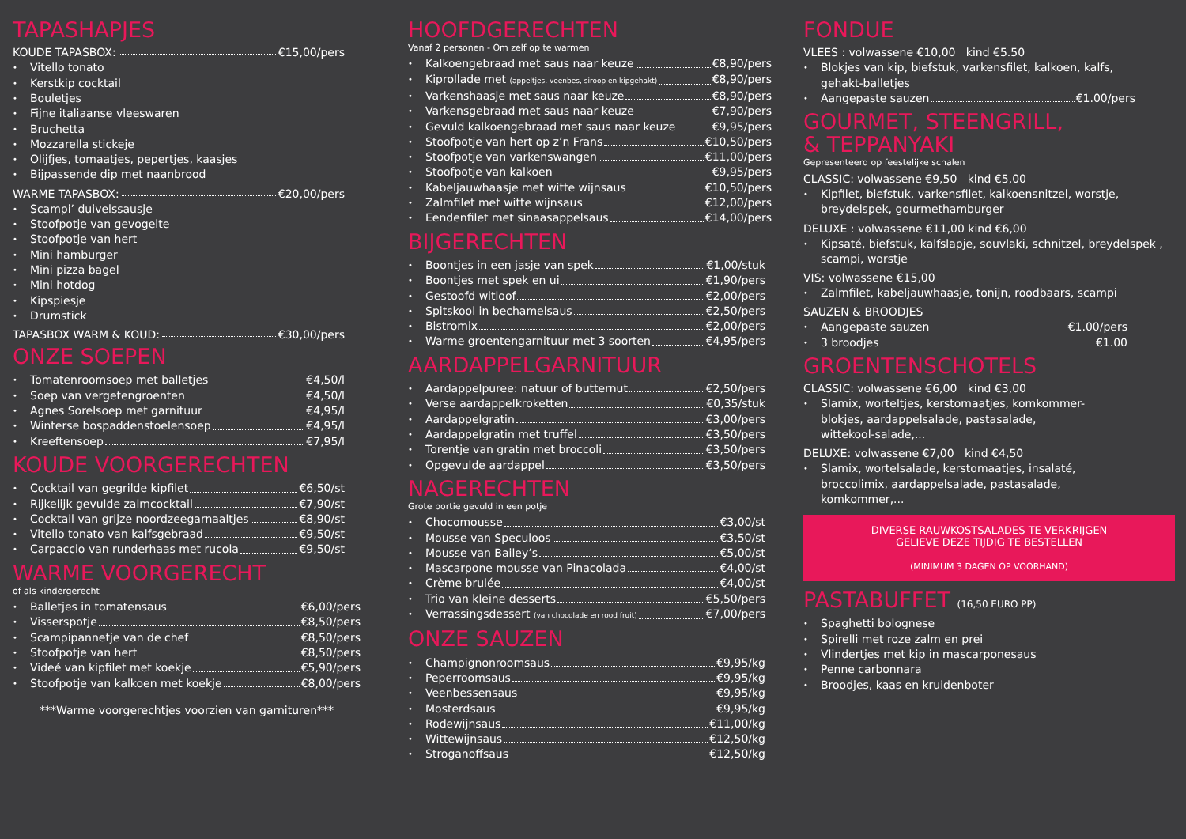TAPASHAPJES
KOUDE TAPASBOX: €15,00/pers
Vitello tonato
Kerstkip cocktail
Bouletjes
Fijne italiaanse vleeswaren
Bruchetta
Mozzarella stickeje
Olijfjes, tomaatjes, pepertjes, kaasjes
Bijpassende dip met naanbrood
WARME TAPASBOX: €20,00/pers
Scampi’ duivelssausje
Stoofpotje van gevogelte
Stoofpotje van hert
Mini hamburger
Mini pizza bagel
Mini hotdog
Kipspiesje
Drumstick
TAPASBOX WARM & KOUD: €30,00/pers
ONZE SOEPEN
Tomatenroomsoep met balletjes €4,50/l
Soep van vergetengroenten €4,50/l
Agnes Sorelsoep met garnituur €4,95/l
Winterse bospaddenstoelensoep €4,95/l
Kreeftensoep €7,95/l
KOUDE VOORGERECHTEN
Cocktail van gegrilde kipfilet €6,50/st
Rijkelijk gevulde zalmcocktail €7,90/st
Cocktail van grijze noordzeegarnaaltjes €8,90/st
Vitello tonato van kalfsgebraad €9,50/st
Carpaccio van runderhaas met rucola €9,50/st
WARME VOORGERECHT
of als kindergerecht
Balletjes in tomatensaus €6,00/pers
Visserspotje €8,50/pers
Scampipannetje van de chef €8,50/pers
Stoofpotje van hert €8,50/pers
Videé van kipfilet met koekje €5,90/pers
Stoofpotje van kalkoen met koekje €8,00/pers
***Warme voorgerechtjes voorzien van garnituren***
HOOFDGERECHTEN
Vanaf 2 personen - Om zelf op te warmen
Kalkoengebraad met saus naar keuze €8,90/pers
Kiprollade met (appeltjes, veenbes, siroop en kipgehakt) €8,90/pers
Varkenshaasje met saus naar keuze €8,90/pers
Varkensgebraad met saus naar keuze €7,90/pers
Gevuld kalkoengebraad met saus naar keuze €9,95/pers
Stoofpotje van hert op z’n Frans €10,50/pers
Stoofpotje van varkenswangen €11,00/pers
Stoofpotje van kalkoen €9,95/pers
Kabeljauwhaasje met witte wijnsaus €10,50/pers
Zalmfilet met witte wijnsaus €12,00/pers
Eendenfilet met sinaasappelsaus €14,00/pers
BIJGERECHTEN
Boontjes in een jasje van spek €1,00/stuk
Boontjes met spek en ui €1,90/pers
Gestoofd witloof €2,00/pers
Spitskool in bechamelsaus €2,50/pers
Bistromix €2,00/pers
Warme groentengarnituur met 3 soorten €4,95/pers
AARDAPPELGARNITUUR
Aardappelpuree: natuur of butternut €2,50/pers
Verse aardappelkroketten €0,35/stuk
Aardappelgratin €3,00/pers
Aardappelgratin met truffel €3,50/pers
Torentje van gratin met broccoli €3,50/pers
Opgevulde aardappel €3,50/pers
NAGERECHTEN
Grote portie gevuld in een potje
Chocomousse €3,00/st
Mousse van Speculoos €3,50/st
Mousse van Bailey’s €5,00/st
Mascarpone mousse van Pinacolada €4,00/st
Crème brulée €4,00/st
Trio van kleine desserts €5,50/pers
Verrassingsdessert (van chocolade en rood fruit) €7,00/pers
ONZE SAUZEN
Champignonroomsaus €9,95/kg
Peperroomsaus €9,95/kg
Veenbessensaus €9,95/kg
Mosterdsaus €9,95/kg
Rodewijnsaus €11,00/kg
Wittewijnsaus €12,50/kg
Stroganoffsaus €12,50/kg
FONDUE
VLEES : volwassene €10,00 kind €5.50
Blokjes van kip, biefstuk, varkensfilet, kalkoen, kalfs, gehakt-balletjes
Aangepaste sauzen €1.00/pers
GOURMET, STEENGRILL,
& TEPPANYAKI
Gepresenteerd op feestelijke schalen
CLASSIC: volwassene €9,50 kind €5,00
Kipfilet, biefstuk, varkensfilet, kalkoensnitzel, worstje, breydelspek, gourmethamburger
DELUXE : volwassene €11,00 kind €6,00
Kipsaté, biefstuk, kalfslapje, souvlaki, schnitzel, breydelspek , scampi, worstje
VIS: volwassene €15,00
Zalmfilet, kabeljauwhaasje, tonijn, roodbaars, scampi
SAUZEN & BROODJES
Aangepaste sauzen €1.00/pers
3 broodjes €1.00
GROENTENSCHOTELS
CLASSIC: volwassene €6,00 kind €3,00
Slamix, worteltjes, kerstomaatjes, komkommer-blokjes, aardappelsalade, pastasalade, wittekool-salade,...
DELUXE: volwassene €7,00 kind €4,50
Slamix, wortelsalade, kerstomaatjes, insalaté, broccolimix, aardappelsalade, pastasalade, komkommer,...
DIVERSE RAUWKOSTSALADES TE VERKRIJGEN
GELIEVE DEZE TIJDIG TE BESTELLEN
(MINIMUM 3 DAGEN OP VOORHAND)
PASTABUFFET (16,50 EURO PP)
Spaghetti bolognese
Spirelli met roze zalm en prei
Vlindertjes met kip in mascarponesaus
Penne carbonnara
Broodjes, kaas en kruidenboter